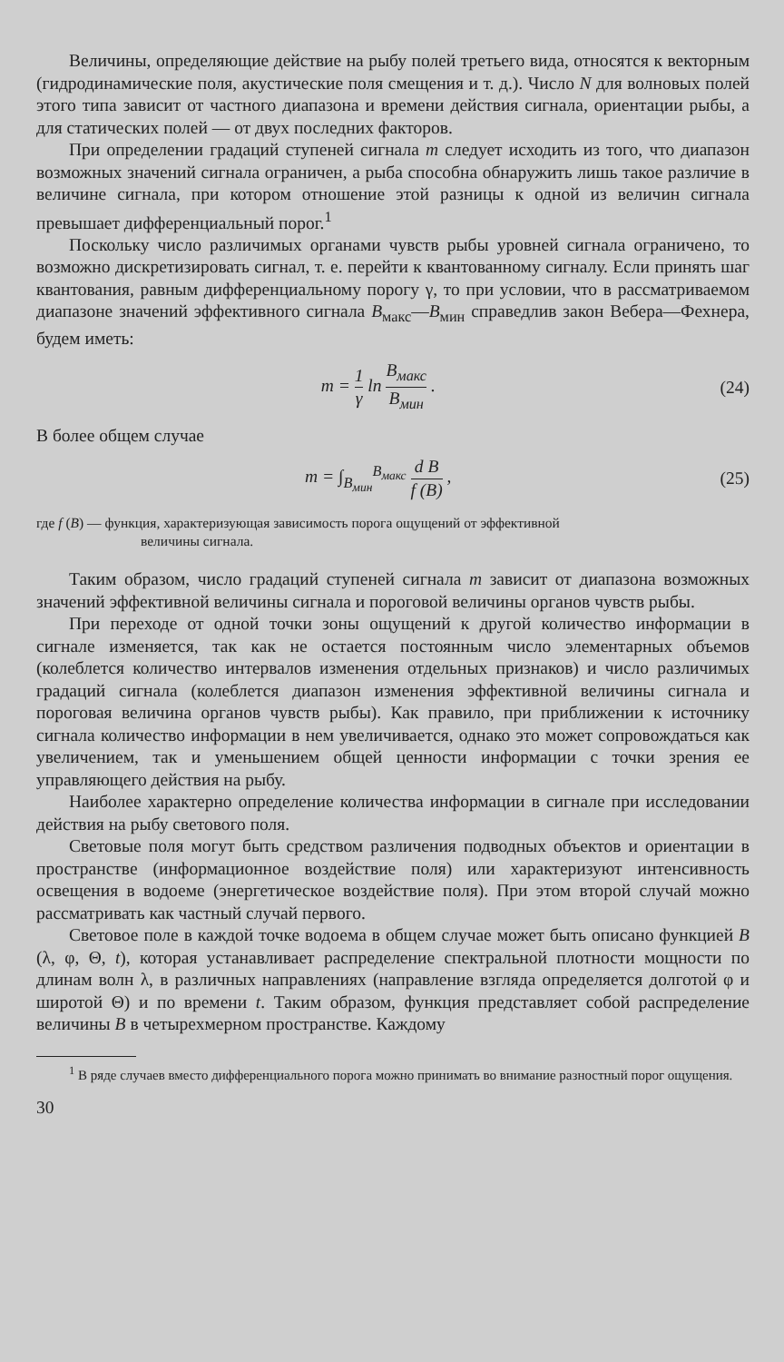Величины, определяющие действие на рыбу полей третьего вида, относятся к векторным (гидродинамические поля, акустические поля смещения и т. д.). Число N для волновых полей этого типа зависит от частного диапазона и времени действия сигнала, ориентации рыбы, а для статических полей — от двух последних факторов.
При определении градаций ступеней сигнала m следует исходить из того, что диапазон возможных значений сигнала ограничен, а рыба способна обнаружить лишь такое различие в величине сигнала, при котором отношение этой разницы к одной из величин сигнала превышает дифференциальный порог.<sup>1</sup>
Поскольку число различимых органами чувств рыбы уровней сигнала ограничено, то возможно дискретизировать сигнал, т. е. перейти к квантованному сигналу. Если принять шаг квантования, равным дифференциальному порогу γ, то при условии, что в рассматриваемом диапазоне значений эффективного сигнала B<sub>макс</sub>—B<sub>мин</sub> справедлив закон Вебера—Фехнера, будем иметь:
m = 1 γ ln B<sub>макс</sub> B<sub>мин</sub> . (24)
В более общем случае
m = ∫<sub>B<sub>мин</sub></sub><sup>B<sub>макс</sub></sup> d B f (B) , (25)
где f (B) — функция, характеризующая зависимость порога ощущений от эффективной
величины сигнала.
Таким образом, число градаций ступеней сигнала m зависит от диапазона возможных значений эффективной величины сигнала и пороговой величины органов чувств рыбы.
При переходе от одной точки зоны ощущений к другой количество информации в сигнале изменяется, так как не остается постоянным число элементарных объемов (колеблется количество интервалов изменения отдельных признаков) и число различимых градаций сигнала (колеблется диапазон изменения эффективной величины сигнала и пороговая величина органов чувств рыбы). Как правило, при приближении к источнику сигнала количество информации в нем увеличивается, однако это может сопровождаться как увеличением, так и уменьшением общей ценности информации с точки зрения ее управляющего действия на рыбу.
Наиболее характерно определение количества информации в сигнале при исследовании действия на рыбу светового поля.
Световые поля могут быть средством различения подводных объектов и ориентации в пространстве (информационное воздействие поля) или характеризуют интенсивность освещения в водоеме (энергетическое воздействие поля). При этом второй случай можно рассматривать как частный случай первого.
Световое поле в каждой точке водоема в общем случае может быть описано функцией B (λ, φ, Θ, t), которая устанавливает распределение спектральной плотности мощности по длинам волн λ, в различных направлениях (направление взгляда определяется долготой φ и широтой Θ) и по времени t. Таким образом, функция представляет собой распределение величины B в четырехмерном пространстве. Каждому
<sup>1</sup> В ряде случаев вместо дифференциального порога можно принимать во внимание разностный порог ощущения.
30